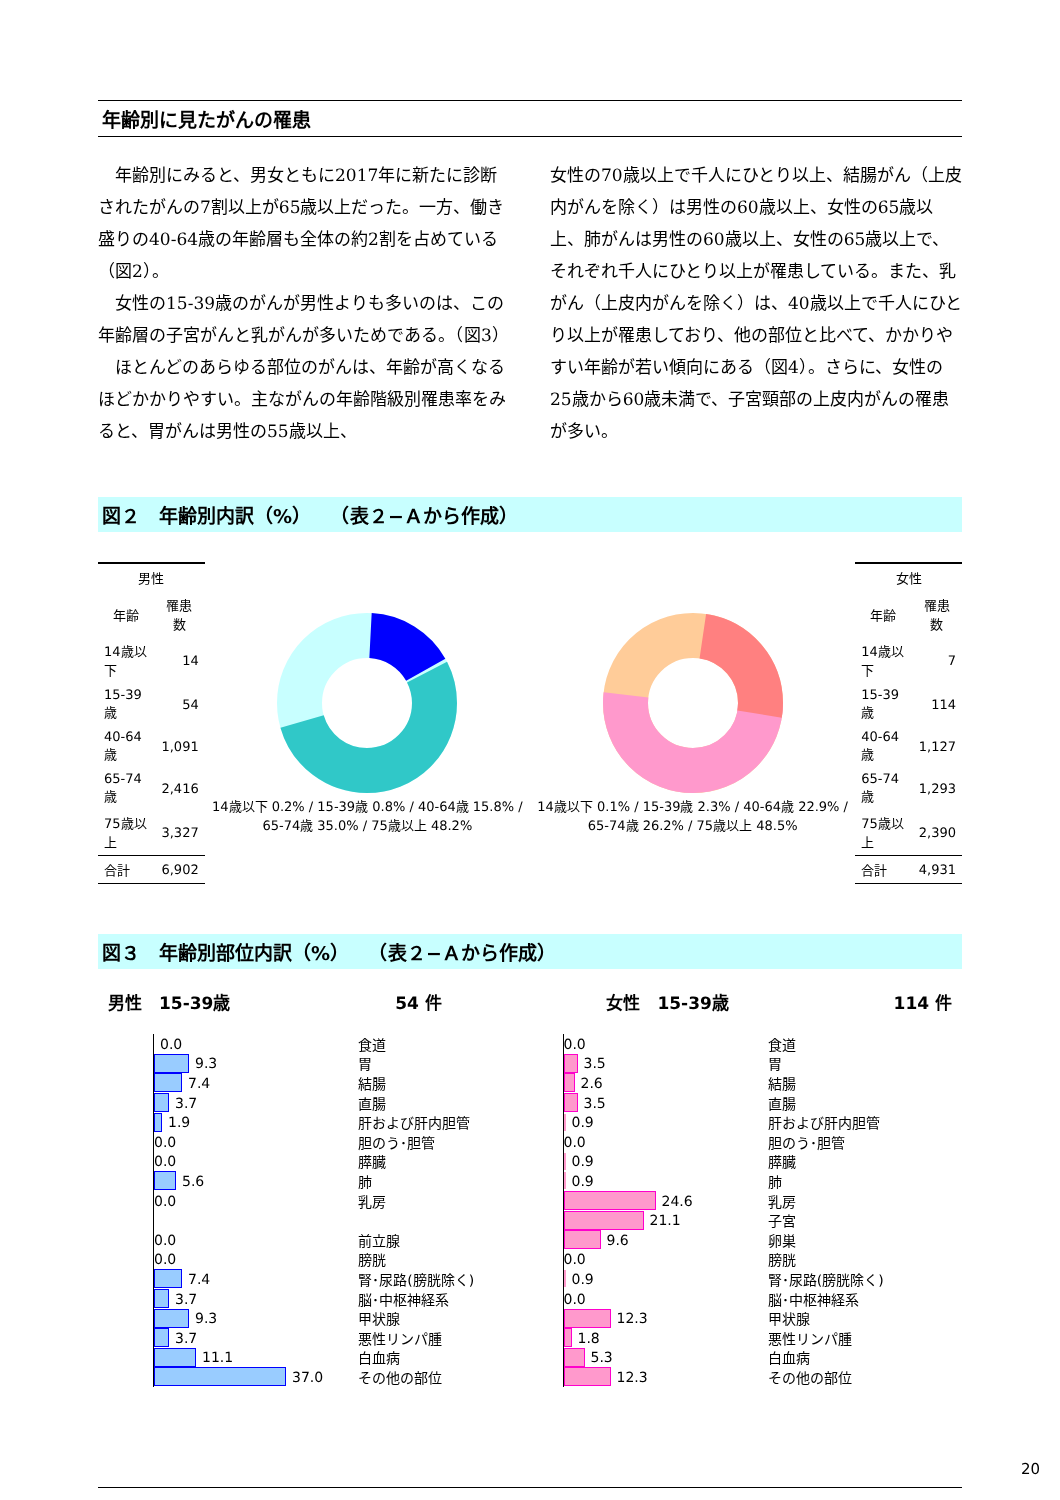年齢別に見たがんの罹患
　年齢別にみると、男女ともに2017年に新たに診断されたがんの7割以上が65歳以上だった。一方、働き盛りの40-64歳の年齢層も全体の約2割を占めている（図2）。
　女性の15-39歳のがんが男性よりも多いのは、この年齢層の子宮がんと乳がんが多いためである。（図3）
　ほとんどのあらゆる部位のがんは、年齢が高くなるほどかかりやすい。主ながんの年齢階級別罹患率をみると、胃がんは男性の55歳以上、
女性の70歳以上で千人にひとり以上、結腸がん（上皮内がんを除く）は男性の60歳以上、女性の65歳以上、肺がんは男性の60歳以上、女性の65歳以上で、それぞれ千人にひとり以上が罹患している。また、乳がん（上皮内がんを除く）は、40歳以上で千人にひとり以上が罹患しており、他の部位と比べて、かかりやすい年齢が若い傾向にある（図4）。さらに、女性の25歳から60歳未満で、子宮頸部の上皮内がんの罹患が多い。
図２　年齢別内訳（%）　　（表２−Ａから作成）
| 男性 | |
| --- | --- |
| 年齢 | 罹患数 |
| 14歳以下 | 14 |
| 15-39歳 | 54 |
| 40-64歳 | 1,091 |
| 65-74歳 | 2,416 |
| 75歳以上 | 3,327 |
| 合計 | 6,902 |
14歳以下 0.2% / 15-39歳 0.8% / 40-64歳 15.8% / 65-74歳 35.0% / 75歳以上 48.2%
14歳以下 0.1% / 15-39歳 2.3% / 40-64歳 22.9% / 65-74歳 26.2% / 75歳以上 48.5%
| 女性 | |
| --- | --- |
| 年齢 | 罹患数 |
| 14歳以下 | 7 |
| 15-39歳 | 114 |
| 40-64歳 | 1,127 |
| 65-74歳 | 1,293 |
| 75歳以上 | 2,390 |
| 合計 | 4,931 |
図３　年齢別部位内訳（%）　　（表２−Ａから作成）
男性　15-39歳 54 件 女性　15-39歳 114 件
0.0
9.3
7.4
3.7
1.9
0.0
0.0
5.6
0.0
0.0
0.0
7.4
3.7
9.3
3.7
11.1
37.0
食道
胃
結腸
直腸
肝および肝内胆管
胆のう･胆管
膵臓
肺
乳房
前立腺
膀胱
腎･尿路(膀胱除く)
脳･中枢神経系
甲状腺
悪性リンパ腫
白血病
その他の部位
0.0
3.5
2.6
3.5
0.9
0.0
0.9
0.9
24.6
21.1
9.6
0.0
0.9
0.0
12.3
1.8
5.3
12.3
食道
胃
結腸
直腸
肝および肝内胆管
胆のう･胆管
膵臓
肺
乳房
子宮
卵巣
膀胱
腎･尿路(膀胱除く)
脳･中枢神経系
甲状腺
悪性リンパ腫
白血病
その他の部位
20